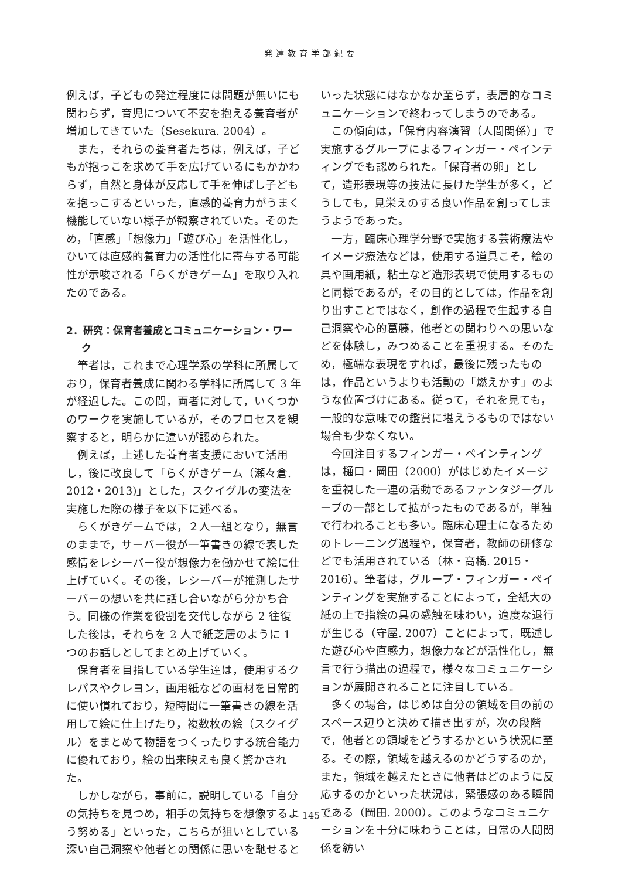発達教育学部紀要
例えば，子どもの発達程度には問題が無いにも関わらず，育児について不安を抱える養育者が増加してきていた（Sesekura. 2004）。
また，それらの養育者たちは，例えば，子どもが抱っこを求めて手を広げているにもかかわらず，自然と身体が反応して手を伸ばし子どもを抱っこするといった，直感的養育力がうまく機能していない様子が観察されていた。そのため，「直感」「想像力」「遊び心」を活性化し，ひいては直感的養育力の活性化に寄与する可能性が示唆される「らくがきゲーム」を取り入れたのである。
2．研究：保育者養成とコミュニケーション・ワーク
筆者は，これまで心理学系の学科に所属しており，保育者養成に関わる学科に所属して 3 年が経過した。この間，両者に対して，いくつかのワークを実施しているが，そのプロセスを観察すると，明らかに違いが認められた。
例えば，上述した養育者支援において活用し，後に改良して「らくがきゲーム（瀬々倉. 2012・2013)」とした，スクイグルの変法を実施した際の様子を以下に述べる。
らくがきゲームでは，２人一組となり，無言のままで，サーバー役が一筆書きの線で表した感情をレシーバー役が想像力を働かせて絵に仕上げていく。その後，レシーバーが推測したサーバーの想いを共に話し合いながら分かち合う。同様の作業を役割を交代しながら 2 往復した後は，それらを 2 人で紙芝居のように 1 つのお話しとしてまとめ上げていく。
保育者を目指している学生達は，使用するクレパスやクレヨン，画用紙などの画材を日常的に使い慣れており，短時間に一筆書きの線を活用して絵に仕上げたり，複数枚の絵（スクイグル）をまとめて物語をつくったりする統合能力に優れており，絵の出来映えも良く驚かされた。
しかしながら，事前に，説明している「自分の気持ちを見つめ，相手の気持ちを想像するよう努める」といった，こちらが狙いとしている深い自己洞察や他者との関係に思いを馳せると
いった状態にはなかなか至らず，表層的なコミュニケーションで終わってしまうのである。
この傾向は，「保育内容演習（人間関係）」で実施するグループによるフィンガー・ペインティングでも認められた。「保育者の卵」として，造形表現等の技法に長けた学生が多く，どうしても，見栄えのする良い作品を創ってしまうようであった。
一方，臨床心理学分野で実施する芸術療法やイメージ療法などは，使用する道具こそ，絵の具や画用紙，粘土など造形表現で使用するものと同様であるが，その目的としては，作品を創り出すことではなく，創作の過程で生起する自己洞察や心的葛藤，他者との関わりへの思いなどを体験し，みつめることを重視する。そのため，極端な表現をすれば，最後に残ったものは，作品というよりも活動の「燃えかす」のような位置づけにある。従って，それを見ても，一般的な意味での鑑賞に堪えうるものではない場合も少なくない。
今回注目するフィンガー・ペインティングは，樋口・岡田（2000）がはじめたイメージを重視した一連の活動であるファンタジーグループの一部として拡がったものであるが，単独で行われることも多い。臨床心理士になるためのトレーニング過程や，保育者，教師の研修などでも活用されている（林・高橋. 2015・2016）。筆者は，グループ・フィンガー・ペインティングを実施することによって，全紙大の紙の上で指絵の具の感触を味わい，適度な退行が生じる（守屋. 2007）ことによって，既述した遊び心や直感力，想像力などが活性化し，無言で行う描出の過程で，様々なコミュニケーションが展開されることに注目している。
多くの場合，はじめは自分の領域を目の前のスペース辺りと決めて描き出すが，次の段階で，他者との領域をどうするかという状況に至る。その際，領域を越えるのかどうするのか，また，領域を越えたときに他者はどのように反応するのかといった状況は，緊張感のある瞬間である（岡田. 2000）。このようなコミュニケーションを十分に味わうことは，日常の人間関係を紡い
― 145 ―